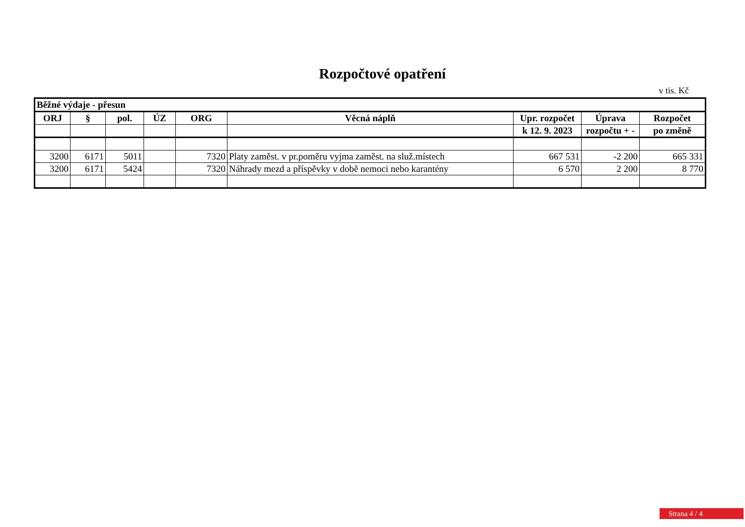Rozpočtové opatření
v tis. Kč
| Běžné výdaje - přesun | | | | | | | | |
| --- | --- | --- | --- | --- | --- | --- | --- | --- |
| ORJ | § | pol. | ÚZ | ORG | Věcná náplň | Upr. rozpočet | Úprava | Rozpočet |
| | | | | | | k 12. 9. 2023 | rozpočtu + - | po změně |
| 3200 | 6171 | 5011 | | 7320 | Platy zaměst. v pr.poměru vyjma zaměst. na služ.místech | 667 531 | -2 200 | 665 331 |
| 3200 | 6171 | 5424 | | 7320 | Náhrady mezd a příspěvky v době nemoci nebo karantény | 6 570 | 2 200 | 8 770 |
Strana 4 / 4